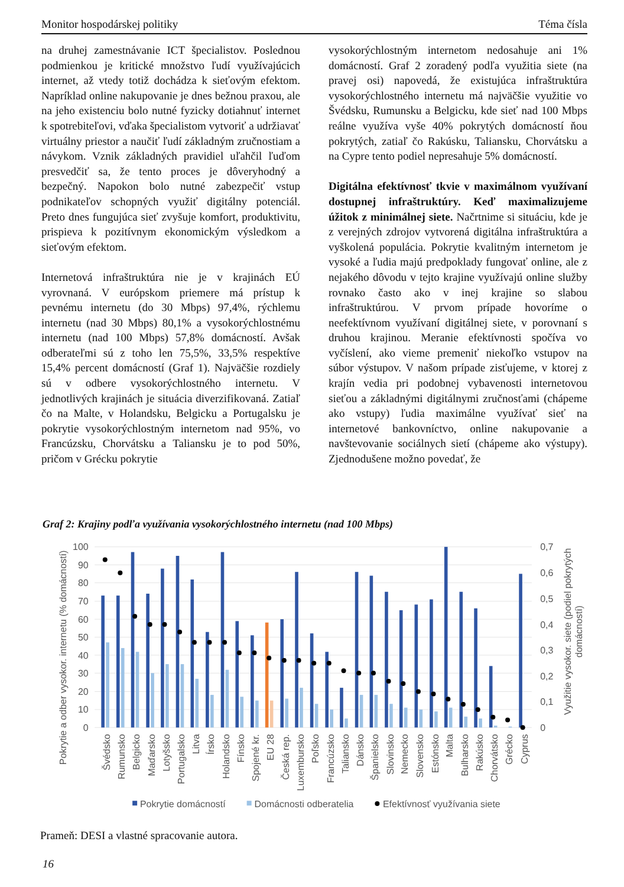Monitor hospodárskej politiky Téma čísla
na druhej zamestnávanie ICT špecialistov. Poslednou podmienkou je kritické množstvo ľudí využívajúcich internet, až vtedy totiž dochádza k sieťovým efektom. Napríklad online nakupovanie je dnes bežnou praxou, ale na jeho existenciu bolo nutné fyzicky dotiahnuť internet k spotrebiteľovi, vďaka špecialistom vytvoriť a udržiavať virtuálny priestor a naučiť ľudí základným zručnostiam a návykom. Vznik základných pravidiel uľahčil ľuďom presvedčiť sa, že tento proces je dôveryhodný a bezpečný. Napokon bolo nutné zabezpečiť vstup podnikateľov schopných využiť digitálny potenciál. Preto dnes fungujúca sieť zvyšuje komfort, produktivitu, prispieva k pozitívnym ekonomickým výsledkom a sieťovým efektom.
Internetová infraštruktúra nie je v krajinách EÚ vyrovnaná. V európskom priemere má prístup k pevnému internetu (do 30 Mbps) 97,4%, rýchlemu internetu (nad 30 Mbps) 80,1% a vysokorýchlostnému internetu (nad 100 Mbps) 57,8% domácností. Avšak odberateľmi sú z toho len 75,5%, 33,5% respektíve 15,4% percent domácností (Graf 1). Najväčšie rozdiely sú v odbere vysokorýchlostného internetu. V jednotlivých krajinách je situácia diverzifikovaná. Zatiaľ čo na Malte, v Holandsku, Belgicku a Portugalsku je pokrytie vysokorýchlostným internetom nad 95%, vo Francúzsku, Chorvátsku a Taliansku je to pod 50%, pričom v Grécku pokrytie
vysokorýchlostným internetom nedosahuje ani 1% domácností. Graf 2 zoradený podľa využitia siete (na pravej osi) napovedá, že existujúca infraštruktúra vysokorýchlostného internetu má najväčšie využitie vo Švédsku, Rumunsku a Belgicku, kde sieť nad 100 Mbps reálne využíva vyše 40% pokrytých domácností ňou pokrytých, zatiaľ čo Rakúsku, Taliansku, Chorvátsku a na Cypre tento podiel nepresahuje 5% domácností.
Digitálna efektívnosť tkvie v maximálnom využívaní dostupnej infraštruktúry. Keď maximalizujeme úžitok z minimálnej siete. Načrtnime si situáciu, kde je z verejných zdrojov vytvorená digitálna infraštruktúra a vyškolená populácia. Pokrytie kvalitným internetom je vysoké a ľudia majú predpoklady fungovať online, ale z nejakého dôvodu v tejto krajine využívajú online služby rovnako často ako v inej krajine so slabou infraštruktúrou. V prvom prípade hovoríme o neefektívnom využívaní digitálnej siete, v porovnaní s druhou krajinou. Meranie efektívnosti spočíva vo vyčíslení, ako vieme premeniť niekoľko vstupov na súbor výstupov. V našom prípade zisťujeme, v ktorej z krajín vedia pri podobnej vybavenosti internetovou sieťou a základnými digitálnymi zručnosťami (chápeme ako vstupy) ľudia maximálne využívať sieť na internetové bankovníctvo, online nakupovanie a navštevovanie sociálnych sietí (chápeme ako výstupy). Zjednodušene možno povedať, že
Graf 2: Krajiny podľa využívania vysokorýchlostného internetu (nad 100 Mbps)
100
90
80
70
60
50
40
30
20
10
0
0,7
0,6
0,5
0,4
0,3
0,2
0,1
0
Pokrytie a odber vysokor. internetu (% domácností)
Využitie vysokor. siete (podiel pokrytých
domácností)
Švédsko
Rumunsko
Belgicko
Maďarsko
Lotyšsko
Portugalsko
Litva
Írsko
Holandsko
Fínsko
Spojené kr.
EU 28
Česká rep.
Luxembursko
Poľsko
Francúzsko
Taliansko
Dánsko
Španielsko
Slovinsko
Nemecko
Slovensko
Estónsko
Malta
Bulharsko
Rakúsko
Chorvátsko
Grécko
Cyprus
Pokrytie domácností
Domácnosti odberatelia
Efektívnosť využívania siete
Prameň: DESI a vlastné spracovanie autora.
16